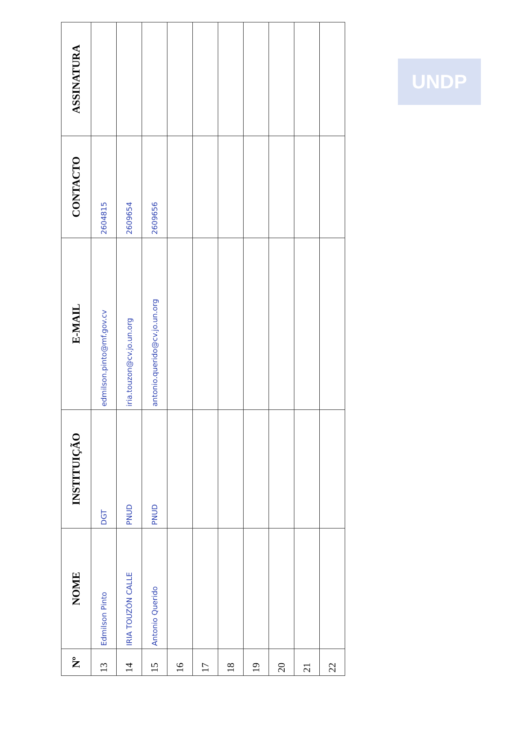| Nº | NOME | INSTITUIÇÃO | E-MAIL | CONTACTO | ASSINATURA |
| --- | --- | --- | --- | --- | --- |
| 13 | Edmilson Pinto | DGT | edmilson.pinto@mf.gov.cv | 2604815 | |
| 14 | IRIA TOUZÓN CALLE | PNUD | iria.touzon@cv.jo.un.org | 2609654 | |
| 15 | Antonio Querido | PNUD | antonio.querido@cv.jo.un.org | 2609656 | |
| 16 | | | | | |
| 17 | | | | | |
| 18 | | | | | |
| 19 | | | | | |
| 20 | | | | | |
| 21 | | | | | |
| 22 | | | | | |
UNDP